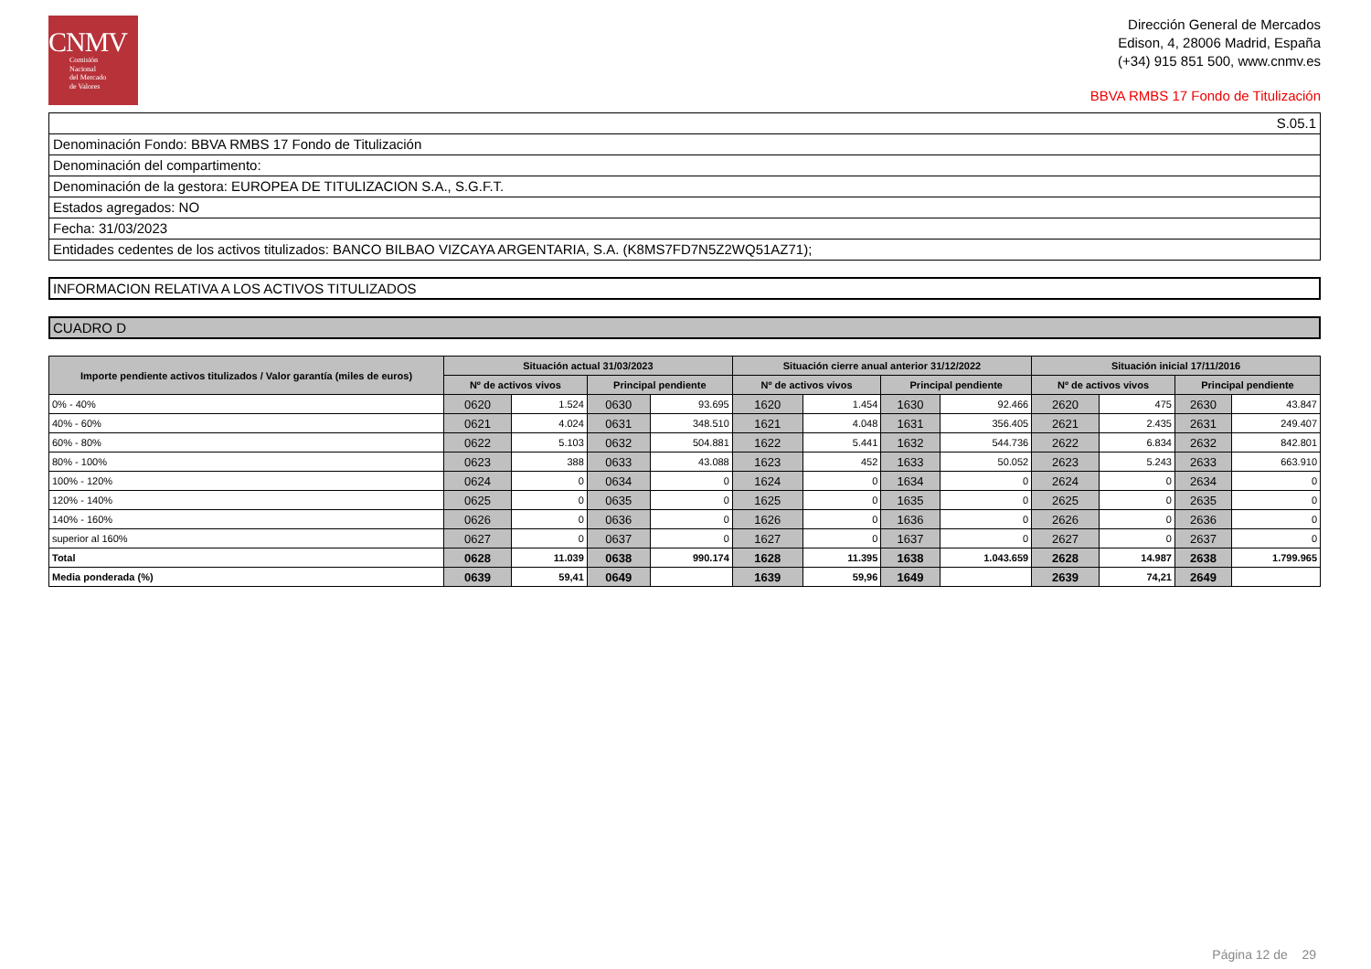CNMV
Comisión
Nacional
del Mercado
de Valores
Dirección General de Mercados
Edison, 4, 28006 Madrid, España
(+34) 915 851 500, www.cnmv.es
BBVA RMBS 17 Fondo de Titulización
S.05.1
Denominación Fondo: BBVA RMBS 17 Fondo de Titulización
Denominación del compartimento:
Denominación de la gestora: EUROPEA DE TITULIZACION S.A., S.G.F.T.
Estados agregados: NO
Fecha: 31/03/2023
Entidades cedentes de los activos titulizados: BANCO BILBAO VIZCAYA ARGENTARIA, S.A. (K8MS7FD7N5Z2WQ51AZ71);
INFORMACION RELATIVA A LOS ACTIVOS TITULIZADOS
CUADRO D
| Importe pendiente activos titulizados / Valor garantía (miles de euros) | Situación actual 31/03/2023 | | | | Situación cierre anual anterior 31/12/2022 | | | | Situación inicial 17/11/2016 | | | |
| --- | --- | --- | --- | --- | --- | --- | --- | --- | --- | --- | --- | --- |
| | Nº de activos vivos | | Principal pendiente | | Nº de activos vivos | | Principal pendiente | | Nº de activos vivos | | Principal pendiente | |
| 0% - 40% | 0620 | 1.524 | 0630 | 93.695 | 1620 | 1.454 | 1630 | 92.466 | 2620 | 475 | 2630 | 43.847 |
| 40% - 60% | 0621 | 4.024 | 0631 | 348.510 | 1621 | 4.048 | 1631 | 356.405 | 2621 | 2.435 | 2631 | 249.407 |
| 60% - 80% | 0622 | 5.103 | 0632 | 504.881 | 1622 | 5.441 | 1632 | 544.736 | 2622 | 6.834 | 2632 | 842.801 |
| 80% - 100% | 0623 | 388 | 0633 | 43.088 | 1623 | 452 | 1633 | 50.052 | 2623 | 5.243 | 2633 | 663.910 |
| 100% - 120% | 0624 | 0 | 0634 | 0 | 1624 | 0 | 1634 | 0 | 2624 | 0 | 2634 | 0 |
| 120% - 140% | 0625 | 0 | 0635 | 0 | 1625 | 0 | 1635 | 0 | 2625 | 0 | 2635 | 0 |
| 140% - 160% | 0626 | 0 | 0636 | 0 | 1626 | 0 | 1636 | 0 | 2626 | 0 | 2636 | 0 |
| superior al 160% | 0627 | 0 | 0637 | 0 | 1627 | 0 | 1637 | 0 | 2627 | 0 | 2637 | 0 |
| Total | 0628 | 11.039 | 0638 | 990.174 | 1628 | 11.395 | 1638 | 1.043.659 | 2628 | 14.987 | 2638 | 1.799.965 |
| Media ponderada (%) | 0639 | 59,41 | 0649 | | 1639 | 59,96 | 1649 | | 2639 | 74,21 | 2649 | |
Página 12 de 29